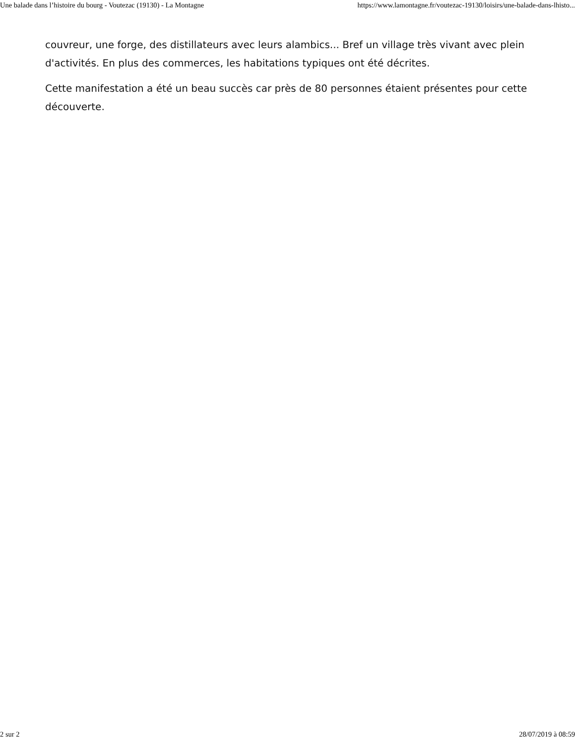Une balade dans l’histoire du bourg - Voutezac (19130) - La Montagne https://www.lamontagne.fr/voutezac-19130/loisirs/une-balade-dans-lhisto...
couvreur, une forge, des distillateurs avec leurs alambics... Bref un village très vivant avec plein d'activités. En plus des commerces, les habitations typiques ont été décrites.
Cette manifestation a été un beau succès car près de 80 personnes étaient présentes pour cette découverte.
2 sur 2 28/07/2019 à 08:59